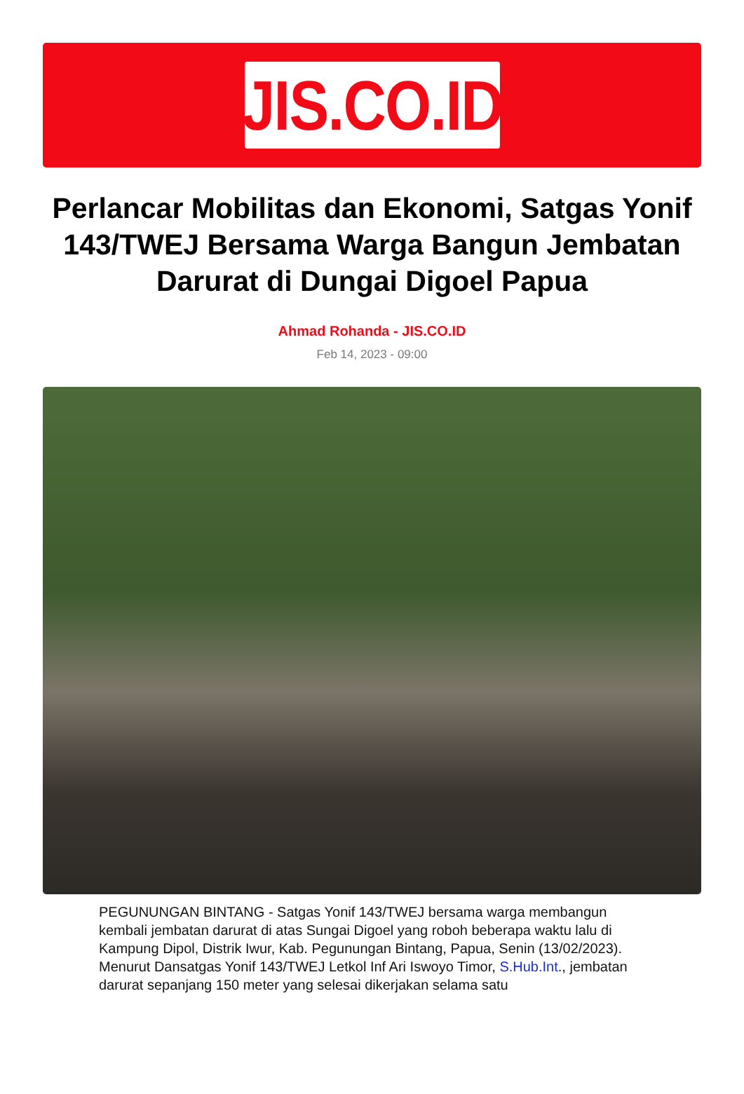JIS.CO.ID
Perlancar Mobilitas dan Ekonomi, Satgas Yonif 143/TWEJ Bersama Warga Bangun Jembatan Darurat di Dungai Digoel Papua
Ahmad Rohanda - JIS.CO.ID
Feb 14, 2023 - 09:00
PEGUNUNGAN BINTANG - Satgas Yonif 143/TWEJ bersama warga membangun kembali jembatan darurat di atas Sungai Digoel yang roboh beberapa waktu lalu di Kampung Dipol, Distrik Iwur, Kab. Pegunungan Bintang, Papua, Senin (13/02/2023).
Menurut Dansatgas Yonif 143/TWEJ Letkol Inf Ari Iswoyo Timor, S.Hub.Int., jembatan darurat sepanjang 150 meter yang selesai dikerjakan selama satu